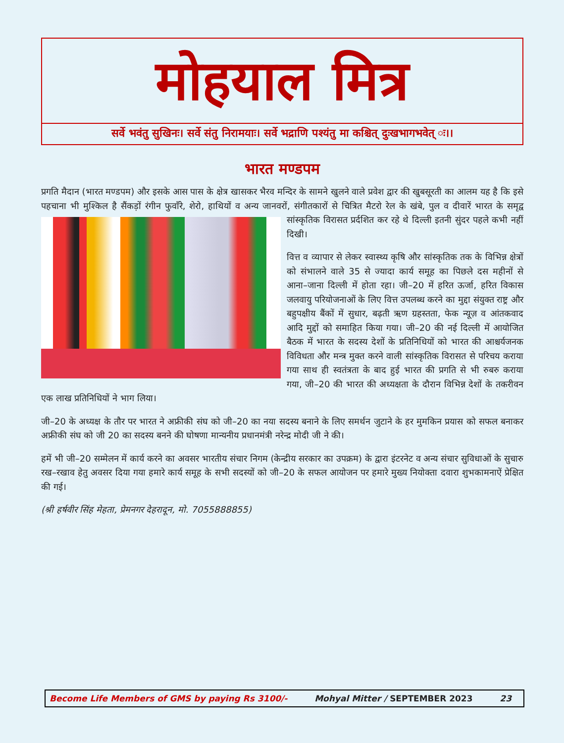मोहयाल मित्र
सर्वे भवंतु सुखिनः। सर्वे संतु निरामयाः। सर्वे भद्राणि पश्यंतु मा कश्चित् दुःखभागभवेत् ः।।
भारत मण्डपम
प्रगति मैदान (भारत मण्डपम) और इसके आस पास के क्षेत्र खासकर भैरव मन्दिर के सामने खुलने वाले प्रवेश द्वार की खुबसूरती का आलम यह है कि इसे पहचाना भी मुश्किल है सैंकड़ों रंगीन फुवाँरे, शेरो, हाथियों व अन्य जानवरों, संगीतकारों से चित्रित मैटरो रेल के खंबे, पुल व दीवारें भारत के समृद्व सांस्कृतिक विरासत प्रर्दशित कर रहे थे दिल्ली इतनी सुंदर पहले कभी नहीं दिखी।
वित्त व व्यापार से लेकर स्वास्थ्य कृषि और सांस्कृतिक तक के विभिन्न क्षेत्रों को संभालने वाले 35 से ज्यादा कार्य समूह का पिछले दस महीनों से आना–जाना दिल्ली में होता रहा। जी–20 में हरित ऊर्जा, हरित विकास जलवायु परियोजनाओं के लिए वित्त उपलब्ध करने का मुद्दा संयुक्त राष्ट्र और बहुपक्षीय बैंकों में सुधार, बढ़ती ऋण ग्रहस्तता, फेक न्यूज़ व आंतकवाद आदि मुद्दों को समाहित किया गया। जी–20 की नई दिल्ली में आयोजित बैठक में भारत के सदस्य देशों के प्रतिनिधियों को भारत की आश्चर्यजनक विविधता और मन्त्र मुक्त करने वाली सांस्कृतिक विरासत से परिचय कराया गया साथ ही स्वतंत्रता के बाद हुई भारत की प्रगति से भी रुबरु कराया गया, जी–20 की भारत की अध्यक्षता के दौरान विभिन्न देशों के तकरीवन एक लाख प्रतिनिधियों ने भाग लिया।
जी–20 के अध्यक्ष के तौर पर भारत ने अफ्रीकी संघ को जी–20 का नया सदस्य बनाने के लिए समर्थन जुटाने के हर मुमकिन प्रयास को सफल बनाकर अफ्रीकी संघ को जी 20 का सदस्य बनने की घोषणा मान्यनीय प्रधानमंत्री नरेन्द्र मोदी जी ने की।
हमें भी जी–20 सम्मेलन में कार्य करने का अवसर भारतीय संचार निगम (केन्द्रीय सरकार का उपक्रम) के द्वारा इंटरनेट व अन्य संचार सुविधाओं के सुचारु रख–रखाव हेतु अवसर दिया गया हमारे कार्य समूह के सभी सदस्यों को जी–20 के सफल आयोजन पर हमारे मुख्य नियोक्ता दवारा शुभकामनाऐं प्रेक्षित की गई।
(श्री हर्षवीर सिंह मेहता, प्रेमनगर देहरादून, मो. 7055888855)
Become Life Members of GMS by paying Rs 3100/- Mohyal Mitter / SEPTEMBER 2023 23